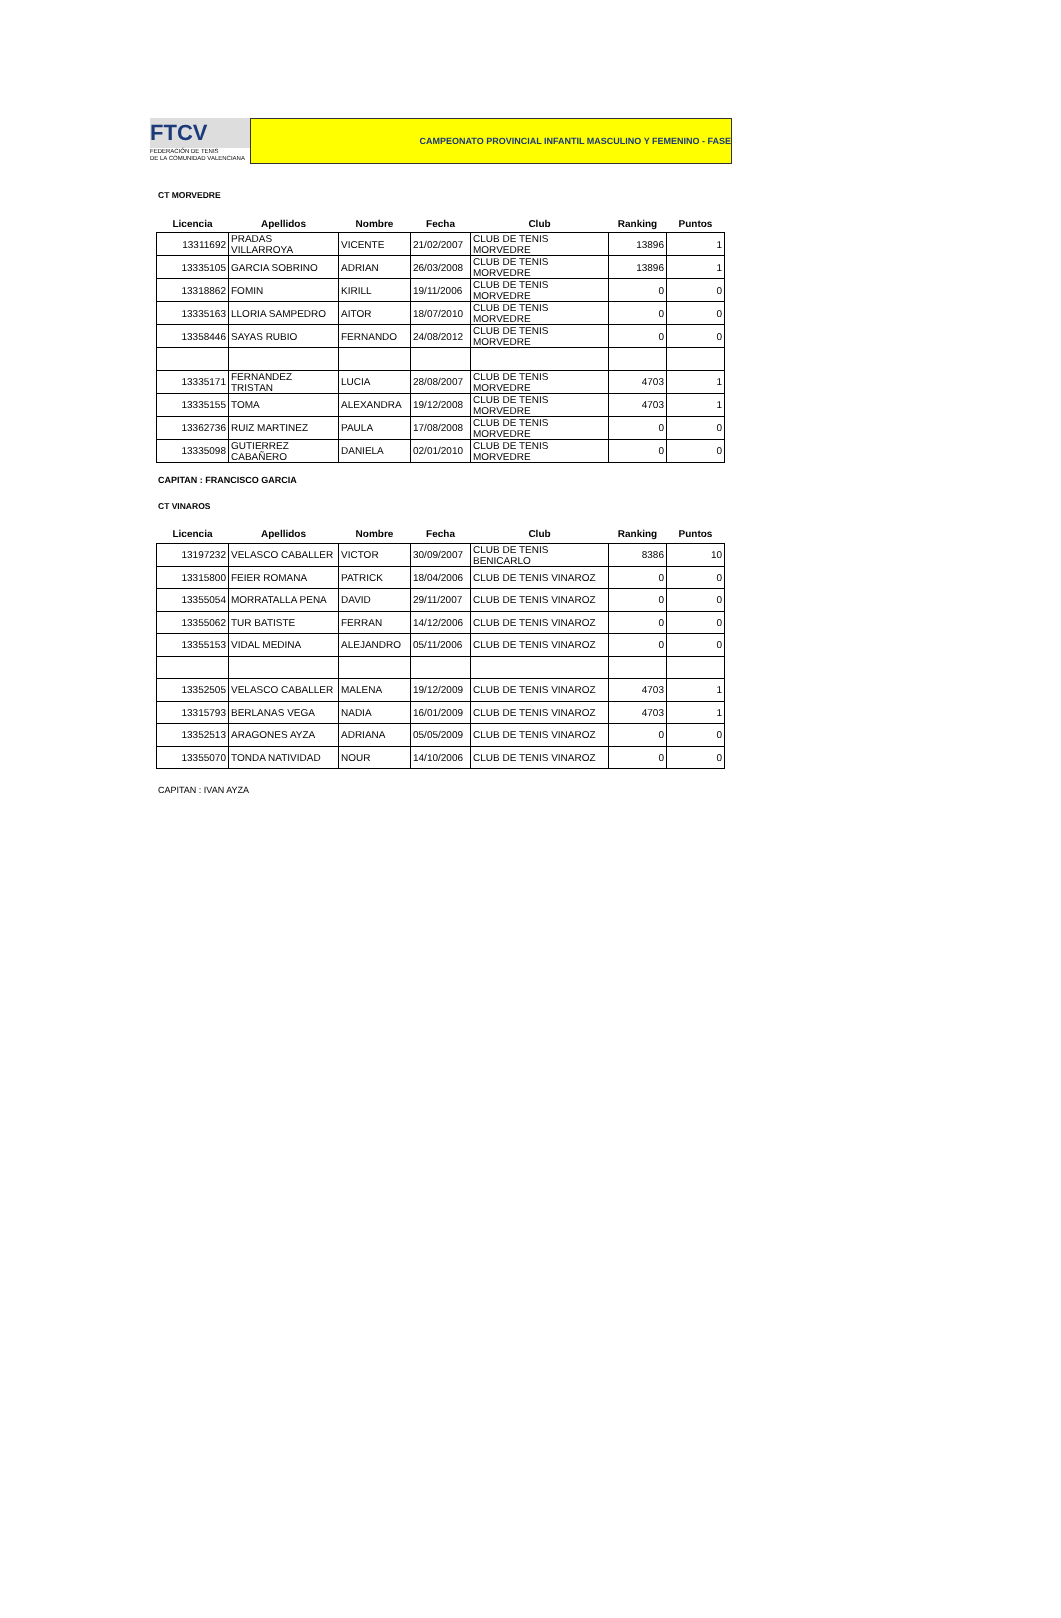FTCV
FEDERACIÓN DE TENIS
DE LA COMUNIDAD VALENCIANA
CAMPEONATO PROVINCIAL INFANTIL MASCULINO Y FEMENINO - FASE
CT MORVEDRE
| Licencia | Apellidos | Nombre | Fecha | Club | Ranking | Puntos |
| --- | --- | --- | --- | --- | --- | --- |
| 13311692 | PRADAS VILLARROYA | VICENTE | 21/02/2007 | CLUB DE TENIS MORVEDRE | 13896 | 1 |
| 13335105 | GARCIA SOBRINO | ADRIAN | 26/03/2008 | CLUB DE TENIS MORVEDRE | 13896 | 1 |
| 13318862 | FOMIN | KIRILL | 19/11/2006 | CLUB DE TENIS MORVEDRE | 0 | 0 |
| 13335163 | LLORIA SAMPEDRO | AITOR | 18/07/2010 | CLUB DE TENIS MORVEDRE | 0 | 0 |
| 13358446 | SAYAS RUBIO | FERNANDO | 24/08/2012 | CLUB DE TENIS MORVEDRE | 0 | 0 |
| 13335171 | FERNANDEZ TRISTAN | LUCIA | 28/08/2007 | CLUB DE TENIS MORVEDRE | 4703 | 1 |
| 13335155 | TOMA | ALEXANDRA | 19/12/2008 | CLUB DE TENIS MORVEDRE | 4703 | 1 |
| 13362736 | RUIZ MARTINEZ | PAULA | 17/08/2008 | CLUB DE TENIS MORVEDRE | 0 | 0 |
| 13335098 | GUTIERREZ CABAÑERO | DANIELA | 02/01/2010 | CLUB DE TENIS MORVEDRE | 0 | 0 |
CAPITAN : FRANCISCO GARCIA
CT VINAROS
| Licencia | Apellidos | Nombre | Fecha | Club | Ranking | Puntos |
| --- | --- | --- | --- | --- | --- | --- |
| 13197232 | VELASCO CABALLER | VICTOR | 30/09/2007 | CLUB DE TENIS BENICARLO | 8386 | 10 |
| 13315800 | FEIER ROMANA | PATRICK | 18/04/2006 | CLUB DE TENIS VINAROZ | 0 | 0 |
| 13355054 | MORRATALLA PENA | DAVID | 29/11/2007 | CLUB DE TENIS VINAROZ | 0 | 0 |
| 13355062 | TUR BATISTE | FERRAN | 14/12/2006 | CLUB DE TENIS VINAROZ | 0 | 0 |
| 13355153 | VIDAL MEDINA | ALEJANDRO | 05/11/2006 | CLUB DE TENIS VINAROZ | 0 | 0 |
| 13352505 | VELASCO CABALLER | MALENA | 19/12/2009 | CLUB DE TENIS VINAROZ | 4703 | 1 |
| 13315793 | BERLANAS VEGA | NADIA | 16/01/2009 | CLUB DE TENIS VINAROZ | 4703 | 1 |
| 13352513 | ARAGONES AYZA | ADRIANA | 05/05/2009 | CLUB DE TENIS VINAROZ | 0 | 0 |
| 13355070 | TONDA NATIVIDAD | NOUR | 14/10/2006 | CLUB DE TENIS VINAROZ | 0 | 0 |
CAPITAN : IVAN AYZA